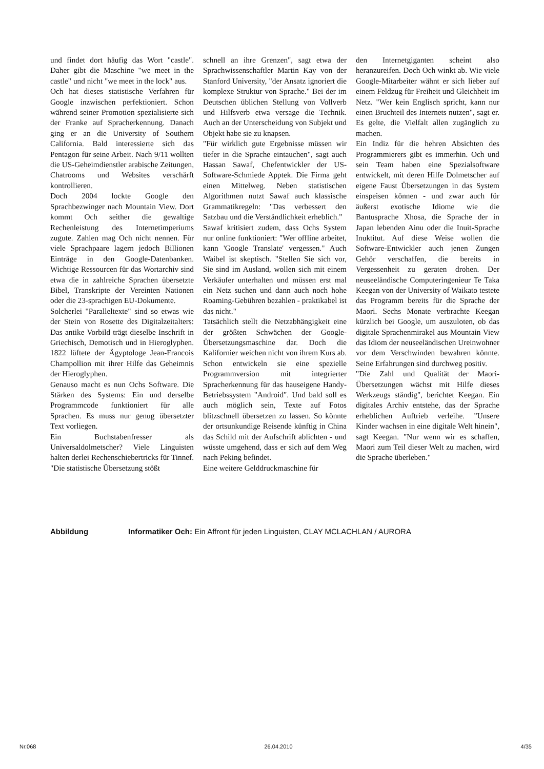und findet dort häufig das Wort "castle". Daher gibt die Maschine "we meet in the castle" und nicht "we meet in the lock" aus.
Och hat dieses statistische Verfahren für Google inzwischen perfektioniert. Schon während seiner Promotion spezialisierte sich der Franke auf Spracherkennung. Danach ging er an die University of Southern California. Bald interessierte sich das Pentagon für seine Arbeit. Nach 9/11 wollten die US-Geheimdienstler arabische Zeitungen, Chatrooms und Websites verschärft kontrollieren.
Doch 2004 lockte Google den Sprachbezwinger nach Mountain View. Dort kommt Och seither die gewaltige Rechenleistung des Internetimperiums zugute. Zahlen mag Och nicht nennen. Für viele Sprachpaare lagern jedoch Billionen Einträge in den Google-Datenbanken. Wichtige Ressourcen für das Wortarchiv sind etwa die in zahlreiche Sprachen übersetzte Bibel, Transkripte der Vereinten Nationen oder die 23-sprachigen EU-Dokumente.
Solcherlei "Paralleltexte" sind so etwas wie der Stein von Rosette des Digitalzeitalters: Das antike Vorbild trägt dieselbe Inschrift in Griechisch, Demotisch und in Hieroglyphen. 1822 lüftete der Ägyptologe Jean-Francois Champollion mit ihrer Hilfe das Geheimnis der Hieroglyphen.
Genauso macht es nun Ochs Software. Die Stärken des Systems: Ein und derselbe Programmcode funktioniert für alle Sprachen. Es muss nur genug übersetzter Text vorliegen.
Ein Buchstabenfresser als Universaldolmetscher? Viele Linguisten halten derlei Rechenschiebertricks für Tinnef. "Die statistische Übersetzung stößt
schnell an ihre Grenzen", sagt etwa der Sprachwissenschaftler Martin Kay von der Stanford University, "der Ansatz ignoriert die komplexe Struktur von Sprache." Bei der im Deutschen üblichen Stellung von Vollverb und Hilfsverb etwa versage die Technik. Auch an der Unterscheidung von Subjekt und Objekt habe sie zu knapsen.
"Für wirklich gute Ergebnisse müssen wir tiefer in die Sprache eintauchen", sagt auch Hassan Sawaf, Chefentwickler der US-Software-Schmiede Apptek. Die Firma geht einen Mittelweg. Neben statistischen Algorithmen nutzt Sawaf auch klassische Grammatikregeln: "Das verbessert den Satzbau und die Verständlichkeit erheblich."
Sawaf kritisiert zudem, dass Ochs System nur online funktioniert: "Wer offline arbeitet, kann 'Google Translate' vergessen." Auch Waibel ist skeptisch. "Stellen Sie sich vor, Sie sind im Ausland, wollen sich mit einem Verkäufer unterhalten und müssen erst mal ein Netz suchen und dann auch noch hohe Roaming-Gebühren bezahlen - praktikabel ist das nicht."
Tatsächlich stellt die Netzabhängigkeit eine der größten Schwächen der Google-Übersetzungsmaschine dar. Doch die Kalifornier weichen nicht von ihrem Kurs ab. Schon entwickeln sie eine spezielle Programmversion mit integrierter Spracherkennung für das hauseigene Handy-Betriebssystem "Android". Und bald soll es auch möglich sein, Texte auf Fotos blitzschnell übersetzen zu lassen. So könnte der ortsunkundige Reisende künftig in China das Schild mit der Aufschrift ablichten - und wüsste umgehend, dass er sich auf dem Weg nach Peking befindet.
Eine weitere Gelddruckmaschine für
den Internetgiganten scheint also heranzureifen. Doch Och winkt ab. Wie viele Google-Mitarbeiter wähnt er sich lieber auf einem Feldzug für Freiheit und Gleichheit im Netz. "Wer kein Englisch spricht, kann nur einen Bruchteil des Internets nutzen", sagt er. Es gelte, die Vielfalt allen zugänglich zu machen.
Ein Indiz für die hehren Absichten des Programmierers gibt es immerhin. Och und sein Team haben eine Spezialsoftware entwickelt, mit deren Hilfe Dolmetscher auf eigene Faust Übersetzungen in das System einspeisen können - und zwar auch für äußerst exotische Idiome wie die Bantusprache Xhosa, die Sprache der in Japan lebenden Ainu oder die Inuit-Sprache Inuktitut. Auf diese Weise wollen die Software-Entwickler auch jenen Zungen Gehör verschaffen, die bereits in Vergessenheit zu geraten drohen. Der neuseeländische Computeringenieur Te Taka Keegan von der University of Waikato testete das Programm bereits für die Sprache der Maori. Sechs Monate verbrachte Keegan kürzlich bei Google, um auszuloten, ob das digitale Sprachenmirakel aus Mountain View das Idiom der neuseeländischen Ureinwohner vor dem Verschwinden bewahren könnte. Seine Erfahrungen sind durchweg positiv.
"Die Zahl und Qualität der Maori-Übersetzungen wächst mit Hilfe dieses Werkzeugs ständig", berichtet Keegan. Ein digitales Archiv entstehe, das der Sprache erheblichen Auftrieb verleihe. "Unsere Kinder wachsen in eine digitale Welt hinein", sagt Keegan. "Nur wenn wir es schaffen, Maori zum Teil dieser Welt zu machen, wird die Sprache überleben."
Abbildung Informatiker Och: Ein Affront für jeden Linguisten, CLAY MCLACHLAN / AURORA
Nr.068 26.04.2010 4/35